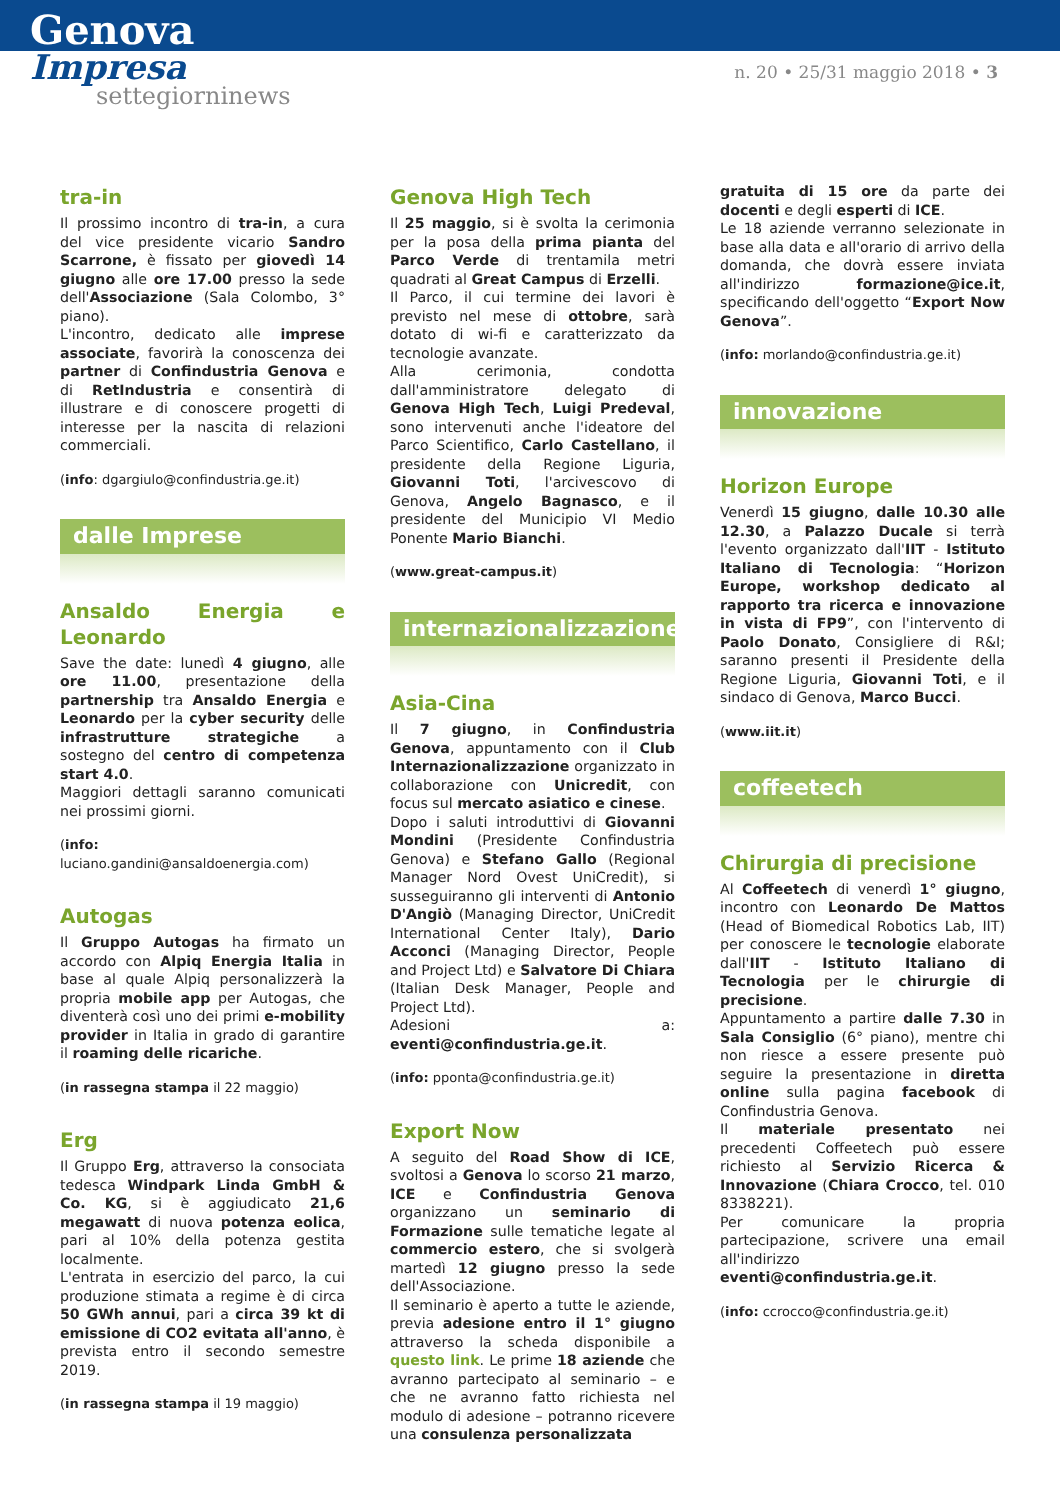Genova
Impresa
settegiorninews
n. 20 • 25/31 maggio 2018 • 3
tra-in
Il prossimo incontro di tra-in, a cura del vice presidente vicario Sandro Scarrone, è fissato per giovedì 14 giugno alle ore 17.00 presso la sede dell'Associazione (Sala Colombo, 3° piano).
L'incontro, dedicato alle imprese associate, favorirà la conoscenza dei partner di Confindustria Genova e di RetIndustria e consentirà di illustrare e di conoscere progetti di interesse per la nascita di relazioni commerciali.
(info: dgargiulo@confindustria.ge.it)
dalle Imprese
Ansaldo Energia e Leonardo
Save the date: lunedì 4 giugno, alle ore 11.00, presentazione della partnership tra Ansaldo Energia e Leonardo per la cyber security delle infrastrutture strategiche a sostegno del centro di competenza start 4.0.
Maggiori dettagli saranno comunicati nei prossimi giorni.
(info: luciano.gandini@ansaldoenergia.com)
Autogas
Il Gruppo Autogas ha firmato un accordo con Alpiq Energia Italia in base al quale Alpiq personalizzerà la propria mobile app per Autogas, che diventerà così uno dei primi e-mobility provider in Italia in grado di garantire il roaming delle ricariche.
(in rassegna stampa il 22 maggio)
Erg
Il Gruppo Erg, attraverso la consociata tedesca Windpark Linda GmbH & Co. KG, si è aggiudicato 21,6 megawatt di nuova potenza eolica, pari al 10% della potenza gestita localmente.
L'entrata in esercizio del parco, la cui produzione stimata a regime è di circa 50 GWh annui, pari a circa 39 kt di emissione di CO2 evitata all'anno, è prevista entro il secondo semestre 2019.
(in rassegna stampa il 19 maggio)
Genova High Tech
Il 25 maggio, si è svolta la cerimonia per la posa della prima pianta del Parco Verde di trentamila metri quadrati al Great Campus di Erzelli.
Il Parco, il cui termine dei lavori è previsto nel mese di ottobre, sarà dotato di wi-fi e caratterizzato da tecnologie avanzate.
Alla cerimonia, condotta dall'amministratore delegato di Genova High Tech, Luigi Predeval, sono intervenuti anche l'ideatore del Parco Scientifico, Carlo Castellano, il presidente della Regione Liguria, Giovanni Toti, l'arcivescovo di Genova, Angelo Bagnasco, e il presidente del Municipio VI Medio Ponente Mario Bianchi.
(www.great-campus.it)
internazionalizzazione
Asia-Cina
Il 7 giugno, in Confindustria Genova, appuntamento con il Club Internazionalizzazione organizzato in collaborazione con Unicredit, con focus sul mercato asiatico e cinese.
Dopo i saluti introduttivi di Giovanni Mondini (Presidente Confindustria Genova) e Stefano Gallo (Regional Manager Nord Ovest UniCredit), si susseguiranno gli interventi di Antonio D'Angiò (Managing Director, UniCredit International Center Italy), Dario Acconci (Managing Director, People and Project Ltd) e Salvatore Di Chiara (Italian Desk Manager, People and Project Ltd).
Adesioni a: eventi@confindustria.ge.it.
(info: pponta@confindustria.ge.it)
Export Now
A seguito del Road Show di ICE, svoltosi a Genova lo scorso 21 marzo, ICE e Confindustria Genova organizzano un seminario di Formazione sulle tematiche legate al commercio estero, che si svolgerà martedì 12 giugno presso la sede dell'Associazione.
Il seminario è aperto a tutte le aziende, previa adesione entro il 1° giugno attraverso la scheda disponibile a questo link. Le prime 18 aziende che avranno partecipato al seminario – e che ne avranno fatto richiesta nel modulo di adesione – potranno ricevere una consulenza personalizzata
gratuita di 15 ore da parte dei docenti e degli esperti di ICE.
Le 18 aziende verranno selezionate in base alla data e all'orario di arrivo della domanda, che dovrà essere inviata all'indirizzo formazione@ice.it, specificando dell'oggetto “Export Now Genova”.
(info: morlando@confindustria.ge.it)
innovazione
Horizon Europe
Venerdì 15 giugno, dalle 10.30 alle 12.30, a Palazzo Ducale si terrà l'evento organizzato dall'IIT - Istituto Italiano di Tecnologia: “Horizon Europe, workshop dedicato al rapporto tra ricerca e innovazione in vista di FP9”, con l'intervento di Paolo Donato, Consigliere di R&I; saranno presenti il Presidente della Regione Liguria, Giovanni Toti, e il sindaco di Genova, Marco Bucci.
(www.iit.it)
coffeetech
Chirurgia di precisione
Al Coffeetech di venerdì 1° giugno, incontro con Leonardo De Mattos (Head of Biomedical Robotics Lab, IIT) per conoscere le tecnologie elaborate dall'IIT - Istituto Italiano di Tecnologia per le chirurgie di precisione.
Appuntamento a partire dalle 7.30 in Sala Consiglio (6° piano), mentre chi non riesce a essere presente può seguire la presentazione in diretta online sulla pagina facebook di Confindustria Genova.
Il materiale presentato nei precedenti Coffeetech può essere richiesto al Servizio Ricerca & Innovazione (Chiara Crocco, tel. 010 8338221).
Per comunicare la propria partecipazione, scrivere una email all'indirizzo eventi@confindustria.ge.it.
(info: ccrocco@confindustria.ge.it)